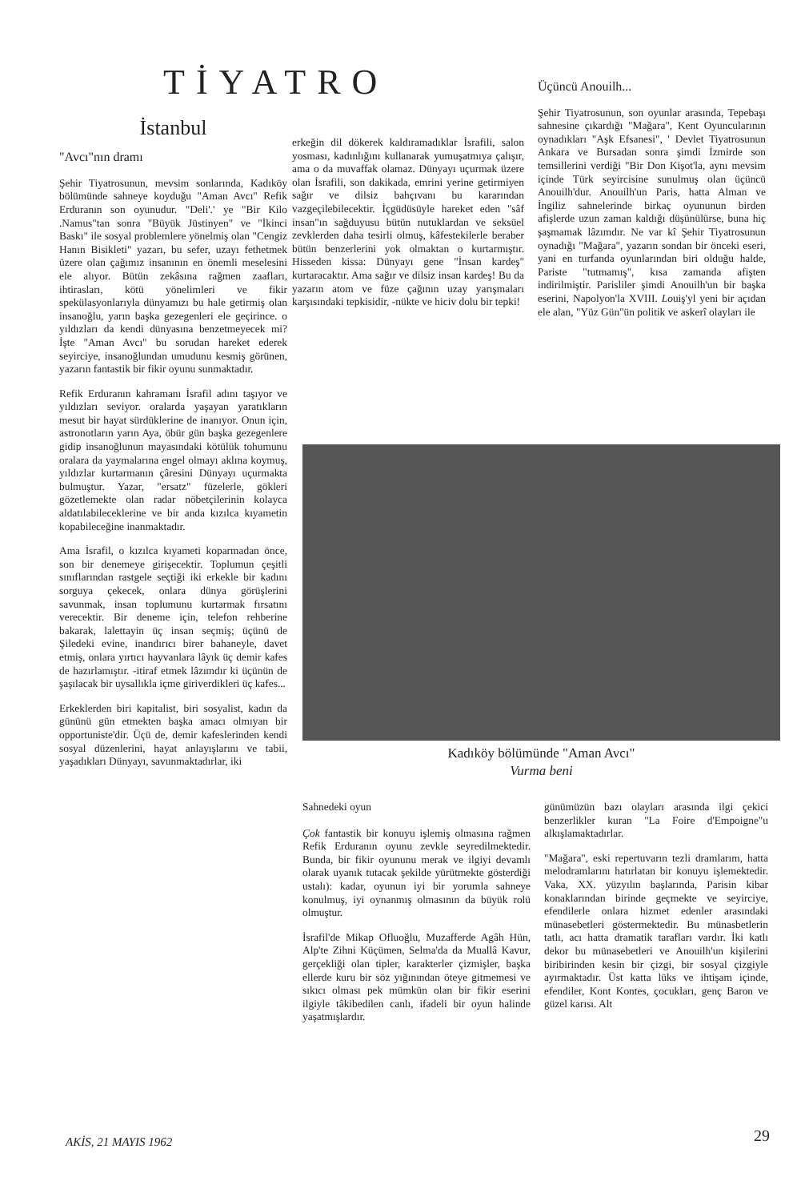TİYATRO
İstanbul
"Avcı"nın dramı
Şehir Tiyatrosunun, mevsim sonlarında, Kadıköy bölümünde sahneye koyduğu "Aman Avcı" Refik Erduranın son oyunudur. "Deli'.' ye "Bir Kilo .Namus"tan sonra "Büyük Jüstinyen" ve "İkinci Baskı" ile sosyal problemlere yönelmiş olan "Cengiz Hanın Bisikleti" yazarı, bu sefer, uzayı fethetmek üzere olan çağımız insanının en önemli meselesini ele alıyor. Bütün zekâsına rağmen zaafları, ihtirasları, kötü yönelimleri ve fikir spekülasyonlarıyla dünyamızı bu hale getirmiş olan insanoğlu, yarın başka gezegenleri ele geçirince. o yıldızları da kendi dünyasına benzetmeyecek mi? İşte "Aman Avcı" bu sorudan hareket ederek seyirciye, insanoğlundan umudunu kesmiş görünen, yazarın fantastik bir fikir oyunu sunmaktadır.
Refik Erduranın kahramanı İsrafil adını taşıyor ve yıldızları seviyor. oralarda yaşayan yaratıkların mesut bir hayat sürdüklerine de inanıyor. Onun için, astronotların yarın Aya, öbür gün başka gezegenlere gidip insanoğlunun mayasındaki kötülük tohumunu oralara da yaymalarına engel olmayı aklına koymuş, yıldızlar kurtarmanın çâresini Dünyayı uçurmakta bulmuştur. Yazar, "ersatz" füzelerle, gökleri gözetlemekte olan radar nöbetçilerinin kolayca aldatılabileceklerine ve bir anda kızılca kıyametin kopabileceğine inanmaktadır.
Ama İsrafil, o kızılca kıyameti koparmadan önce, son bir denemeye girişecektir. Toplumun çeşitli sınıflarından rastgele seçtiği iki erkekle bir kadını sorguya çekecek, onlara dünya görüşlerini savunmak, insan toplumunu kurtarmak fırsatını verecektir. Bir deneme için, telefon rehberine bakarak, lalettayin üç insan seçmiş; üçünü de Şiledeki evine, inandırıcı birer bahaneyle, davet etmiş, onlara yırtıcı hayvanlara lâyık üç demir kafes de hazırlamıştır. -itiraf etmek lâzımdır ki üçünün de şaşılacak bir uysallıkla içme giriverdikleri üç kafes...
Erkeklerden biri kapitalist, biri sosyalist, kadın da gününü gün etmekten başka amacı olmıyan bir opportuniste'dir. Üçü de, demir kafeslerinden kendi sosyal düzenlerini, hayat anlayışlarını ve tabii, yaşadıkları Dünyayı, savunmaktadırlar, iki
erkeğin dil dökerek kaldıramadıklar İsrafili, salon yosması, kadınlığını kullanarak yumuşatmıya çalışır, ama o da muvaffak olamaz. Dünyayı uçurmak üzere olan İsrafili, son dakikada, emrini yerine getirmiyen sağır ve dilsiz bahçıvanı bu kararından vazgeçilebilecektir. İçgüdüsüyle hareket eden "sâf insan"ın sağduyusu bütün nutuklardan ve seksüel zevklerden daha tesirli olmuş, kâfestekilerle beraber bütün benzerlerini yok olmaktan o kurtarmıştır. Hisseden kissa: Dünyayı gene "İnsan kardeş" kurtaracaktır. Ama sağır ve dilsiz insan kardeş! Bu da yazarın atom ve füze çağının uzay yarışmaları karşısındaki tepkisidir, -nükte ve hiciv dolu bir tepki!
Üçüncü Anouilh...
Şehir Tiyatrosunun, son oyunlar arasında, Tepebaşı sahnesine çıkardığı "Mağara", Kent Oyuncularının oynadıkları "Aşk Efsanesi", ' Devlet Tiyatrosunun Ankara ve Bursadan sonra şimdi İzmirde son temsillerini verdiği "Bir Don Kişot'la, aynı mevsim içinde Türk seyircisine sunulmuş olan üçüncü Anouilh'dur. Anouilh'un Paris, hatta Alman ve İngiliz sahnelerinde birkaç oyununun birden afişlerde uzun zaman kaldığı düşünülürse, buna hiç şaşmamak lâzımdır. Ne var kî Şehir Tiyatrosunun oynadığı "Mağara", yazarın sondan bir önceki eseri, yani en turfanda oyunlarından biri olduğu halde, Pariste "tutmamış", kısa zamanda afişten indirilmiştir. Parisliler şimdi Anouilh'un bir başka eserini, Napolyon'la XVIII. Louiş'yl yeni bir açıdan ele alan, "Yüz Gün"ün politik ve askerî olayları ile
Kadıköy bölümünde "Aman Avcı"
Vurma beni
Sahnedeki oyun
Çok fantastik bir konuyu işlemiş olmasına rağmen Refik Erduranın oyunu zevkle seyredilmektedir. Bunda, bir fikir oyununu merak ve ilgiyi devamlı olarak uyanık tutacak şekilde yürütmekte gösterdiği ustalı): kadar, oyunun iyi bir yorumla sahneye konulmuş, iyi oynanmış olmasının da büyük rolü olmuştur.
İsrafil'de Mikap Ofluoğlu, Muzafferde Agâh Hün, Alp'te Zihni Küçümen, Selma'da da Muallâ Kavur, gerçekliği olan tipler, karakterler çizmişler, başka ellerde kuru bir söz yığınından öteye gitmemesi ve sıkıcı olması pek mümkün olan bir fikir eserini ilgiyle tâkibedilen canlı, ifadeli bir oyun halinde yaşatmışlardır.
günümüzün bazı olayları arasında ilgi çekici benzerlikler kuran "La Foire d'Empoigne"u alkışlamaktadırlar.
"Mağara", eski repertuvarın tezli dramlarım, hatta melodramlarını hatırlatan bir konuyu işlemektedir. Vaka, XX. yüzyılın başlarında, Parisin kibar konaklarından birinde geçmekte ve seyirciye, efendilerle onlara hizmet edenler arasındaki münasebetleri göstermektedir. Bu münasbetlerin tatlı, acı hatta dramatik tarafları vardır. İki katlı dekor bu münasebetleri ve Anouilh'un kişilerini biribirinden kesin bir çizgi, bir sosyal çizgiyle ayırmaktadır. Üst katta lüks ve ihtişam içinde, efendiler, Kont Kontes, çocukları, genç Baron ve güzel karısı. Alt
AKİS, 21 MAYIS 1962 29